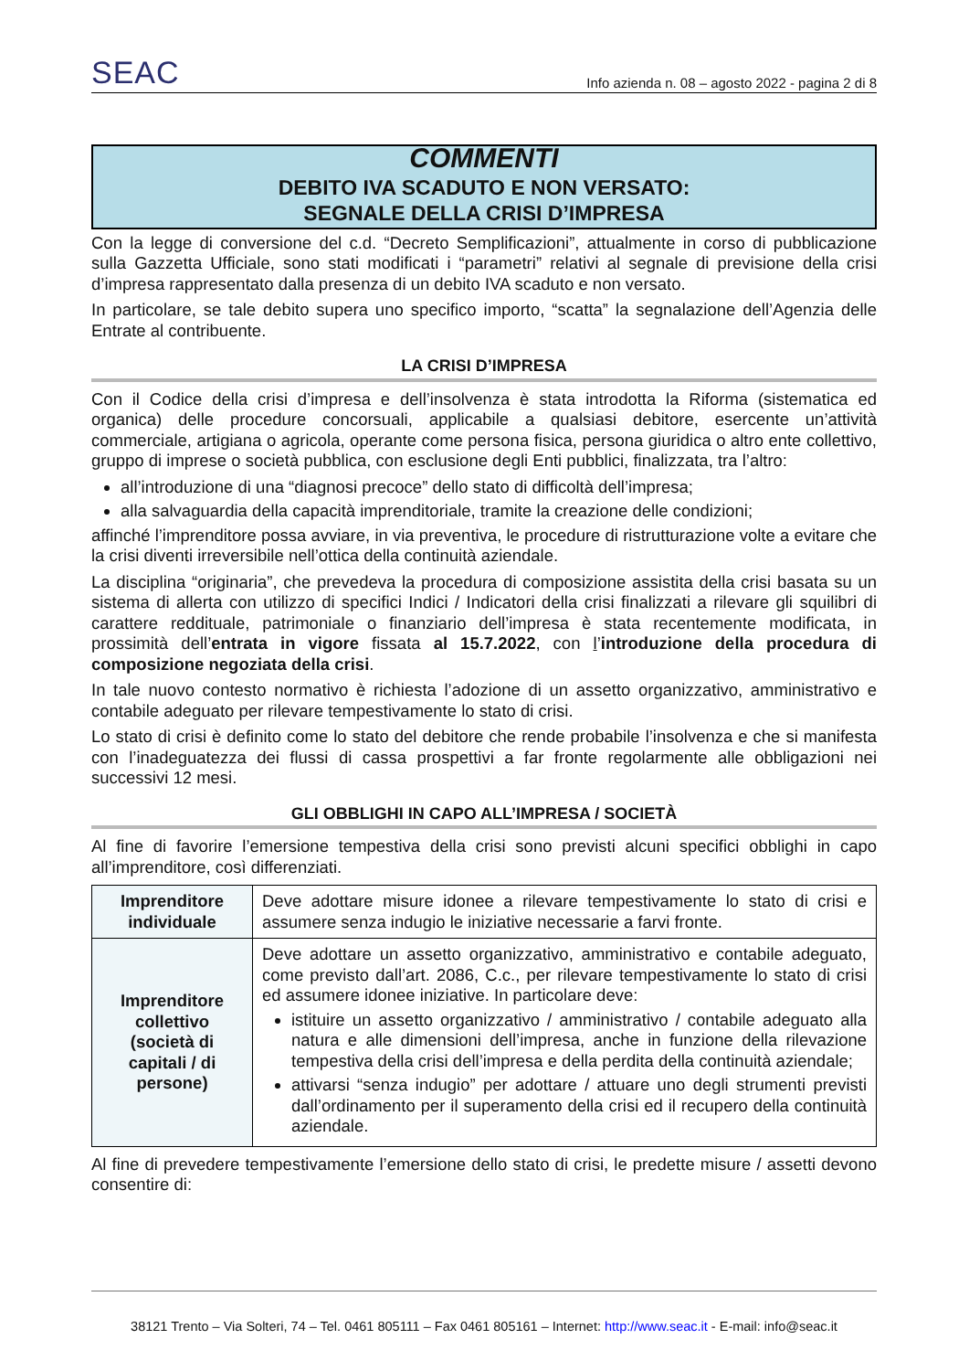SEAC
Info azienda n. 08 – agosto 2022 - pagina 2 di 8
COMMENTI
DEBITO IVA SCADUTO E NON VERSATO:
SEGNALE DELLA CRISI D’IMPRESA
Con la legge di conversione del c.d. “Decreto Semplificazioni”, attualmente in corso di pubblicazione sulla Gazzetta Ufficiale, sono stati modificati i “parametri” relativi al segnale di previsione della crisi d’impresa rappresentato dalla presenza di un debito IVA scaduto e non versato.
In particolare, se tale debito supera uno specifico importo, “scatta” la segnalazione dell’Agenzia delle Entrate al contribuente.
LA CRISI D’IMPRESA
Con il Codice della crisi d’impresa e dell’insolvenza è stata introdotta la Riforma (sistematica ed organica) delle procedure concorsuali, applicabile a qualsiasi debitore, esercente un’attività commerciale, artigiana o agricola, operante come persona fisica, persona giuridica o altro ente collettivo, gruppo di imprese o società pubblica, con esclusione degli Enti pubblici, finalizzata, tra l’altro:
all’introduzione di una “diagnosi precoce” dello stato di difficoltà dell’impresa;
alla salvaguardia della capacità imprenditoriale, tramite la creazione delle condizioni;
affinché l’imprenditore possa avviare, in via preventiva, le procedure di ristrutturazione volte a evitare che la crisi diventi irreversibile nell’ottica della continuità aziendale.
La disciplina “originaria”, che prevedeva la procedura di composizione assistita della crisi basata su un sistema di allerta con utilizzo di specifici Indici / Indicatori della crisi finalizzati a rilevare gli squilibri di carattere reddituale, patrimoniale o finanziario dell’impresa è stata recentemente modificata, in prossimità dell’entrata in vigore fissata al 15.7.2022, con l’introduzione della procedura di composizione negoziata della crisi.
In tale nuovo contesto normativo è richiesta l’adozione di un assetto organizzativo, amministrativo e contabile adeguato per rilevare tempestivamente lo stato di crisi.
Lo stato di crisi è definito come lo stato del debitore che rende probabile l’insolvenza e che si manifesta con l’inadeguatezza dei flussi di cassa prospettivi a far fronte regolarmente alle obbligazioni nei successivi 12 mesi.
GLI OBBLIGHI IN CAPO ALL’IMPRESA / SOCIETÀ
Al fine di favorire l’emersione tempestiva della crisi sono previsti alcuni specifici obblighi in capo all’imprenditore, così differenziati.
| Imprenditore individuale | Deve adottare misure idonee a rilevare tempestivamente lo stato di crisi e assumere senza indugio le iniziative necessarie a farvi fronte. |
| Imprenditore collettivo (società di capitali / di persone) | Deve adottare un assetto organizzativo, amministrativo e contabile adeguato, come previsto dall’art. 2086, C.c., per rilevare tempestivamente lo stato di crisi ed assumere idonee iniziative. In particolare deve: istituire un assetto organizzativo / amministrativo / contabile adeguato alla natura e alle dimensioni dell’impresa, anche in funzione della rilevazione tempestiva della crisi dell’impresa e della perdita della continuità aziendale; attivarsi “senza indugio” per adottare / attuare uno degli strumenti previsti dall’ordinamento per il superamento della crisi ed il recupero della continuità aziendale. |
Al fine di prevedere tempestivamente l’emersione dello stato di crisi, le predette misure / assetti devono consentire di:
38121 Trento – Via Solteri, 74 – Tel. 0461 805111 – Fax 0461 805161 – Internet: http://www.seac.it - E-mail: info@seac.it